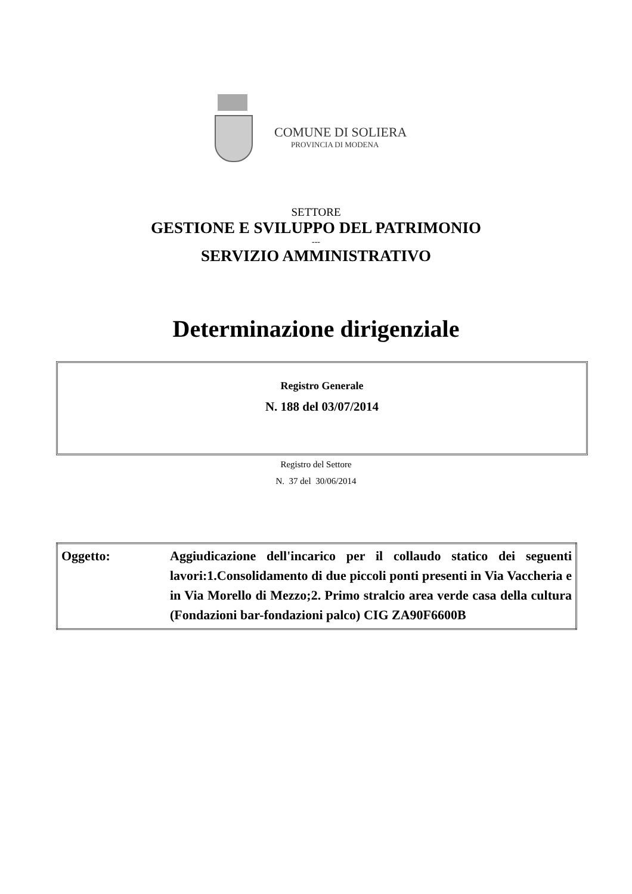COMUNE DI SOLIERA
PROVINCIA DI MODENA
SETTORE
GESTIONE E SVILUPPO DEL PATRIMONIO
---
SERVIZIO AMMINISTRATIVO
Determinazione dirigenziale
Registro Generale
N. 188 del 03/07/2014
Registro del Settore
N. 37 del 30/06/2014
| Oggetto: | Aggiudicazione dell'incarico per il collaudo statico dei seguenti lavori:1.Consolidamento di due piccoli ponti presenti in Via Vaccheria e in Via Morello di Mezzo;2. Primo stralcio area verde casa della cultura (Fondazioni bar-fondazioni palco) CIG ZA90F6600B |